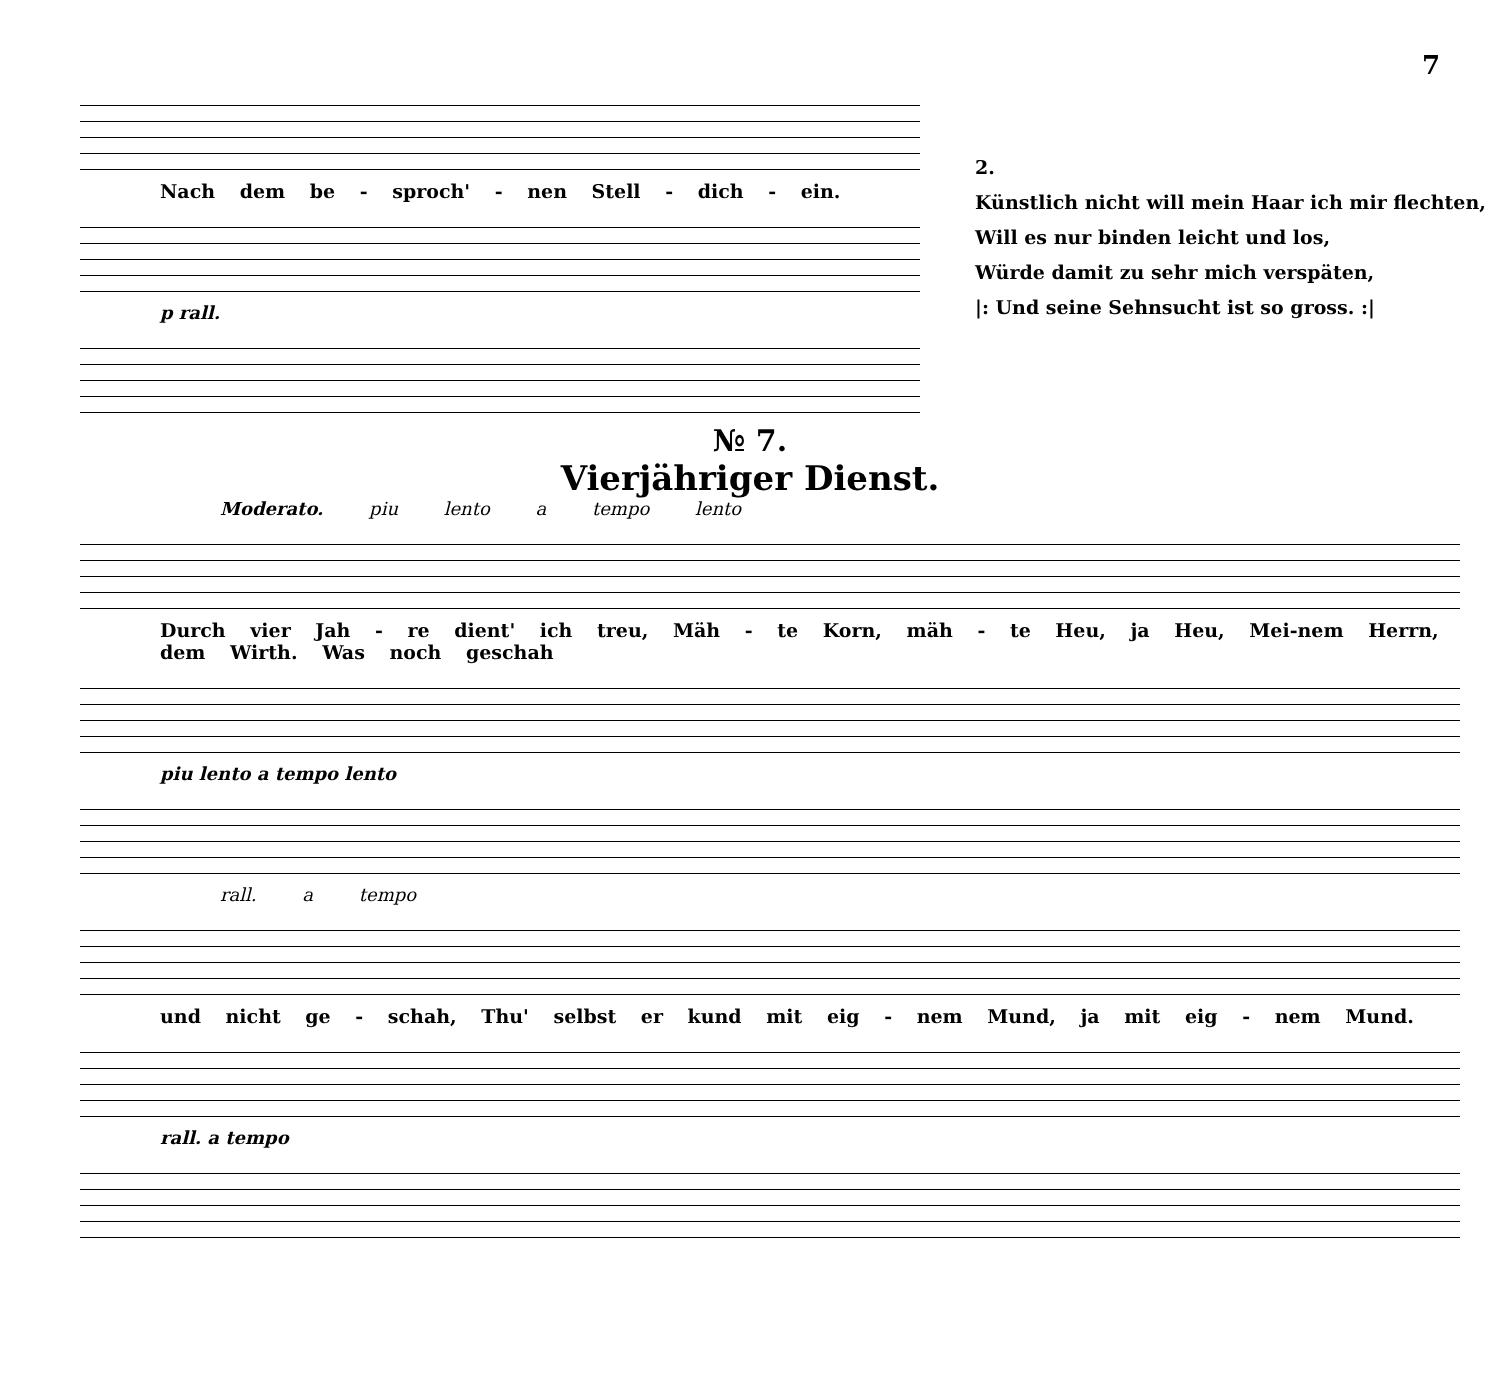7
Nach dem be - sproch' - nen Stell - dich - ein.
p rall.
2.
Künstlich nicht will mein Haar ich mir flechten,
Will es nur binden leicht und los,
Würde damit zu sehr mich verspäten,
|: Und seine Sehnsucht ist so gross. :|
№ 7.
Vierjähriger Dienst.
Moderato. piu lento a tempo lento
Durch vier Jah - re dient' ich treu, Mäh - te Korn, mäh - te Heu, ja Heu, Mei-nem Herrn, dem Wirth. Was noch geschah
piu lento a tempo lento
rall. a tempo
und nicht ge - schah, Thu' selbst er kund mit eig - nem Mund, ja mit eig - nem Mund.
rall. a tempo